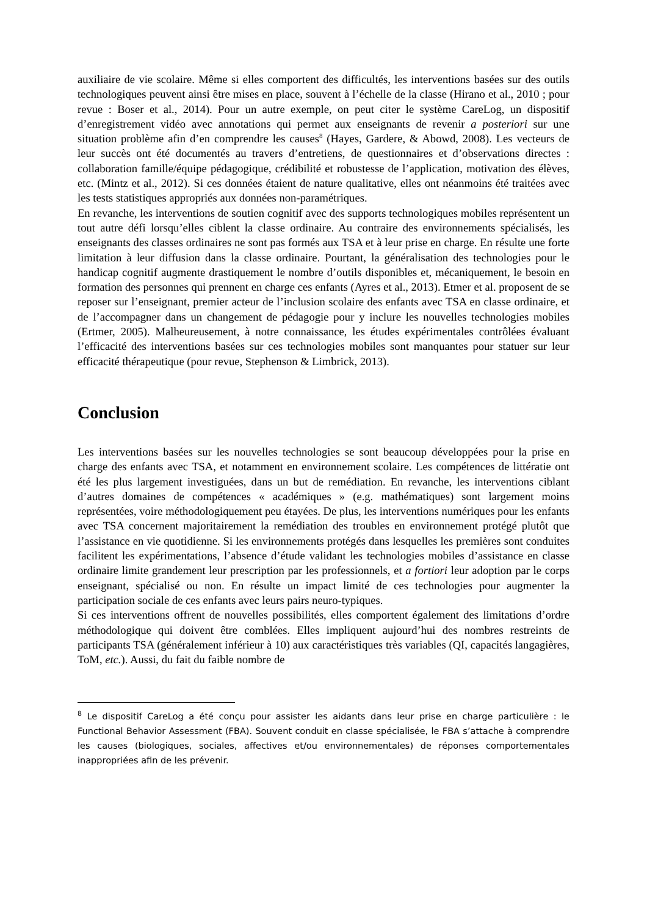auxiliaire de vie scolaire. Même si elles comportent des difficultés, les interventions basées sur des outils technologiques peuvent ainsi être mises en place, souvent à l’échelle de la classe (Hirano et al., 2010 ; pour revue : Boser et al., 2014). Pour un autre exemple, on peut citer le système CareLog, un dispositif d’enregistrement vidéo avec annotations qui permet aux enseignants de revenir a posteriori sur une situation problème afin d’en comprendre les causes<sup>8</sup> (Hayes, Gardere, & Abowd, 2008). Les vecteurs de leur succès ont été documentés au travers d’entretiens, de questionnaires et d’observations directes : collaboration famille/équipe pédagogique, crédibilité et robustesse de l’application, motivation des élèves, etc. (Mintz et al., 2012). Si ces données étaient de nature qualitative, elles ont néanmoins été traitées avec les tests statistiques appropriés aux données non-paramétriques.
En revanche, les interventions de soutien cognitif avec des supports technologiques mobiles représentent un tout autre défi lorsqu’elles ciblent la classe ordinaire. Au contraire des environnements spécialisés, les enseignants des classes ordinaires ne sont pas formés aux TSA et à leur prise en charge. En résulte une forte limitation à leur diffusion dans la classe ordinaire. Pourtant, la généralisation des technologies pour le handicap cognitif augmente drastiquement le nombre d’outils disponibles et, mécaniquement, le besoin en formation des personnes qui prennent en charge ces enfants (Ayres et al., 2013). Etmer et al. proposent de se reposer sur l’enseignant, premier acteur de l’inclusion scolaire des enfants avec TSA en classe ordinaire, et de l’accompagner dans un changement de pédagogie pour y inclure les nouvelles technologies mobiles (Ertmer, 2005). Malheureusement, à notre connaissance, les études expérimentales contrôlées évaluant l’efficacité des interventions basées sur ces technologies mobiles sont manquantes pour statuer sur leur efficacité thérapeutique (pour revue, Stephenson & Limbrick, 2013).
Conclusion
Les interventions basées sur les nouvelles technologies se sont beaucoup développées pour la prise en charge des enfants avec TSA, et notamment en environnement scolaire. Les compétences de littératie ont été les plus largement investiguées, dans un but de remédiation. En revanche, les interventions ciblant d’autres domaines de compétences « académiques » (e.g. mathématiques) sont largement moins représentées, voire méthodologiquement peu étayées. De plus, les interventions numériques pour les enfants avec TSA concernent majoritairement la remédiation des troubles en environnement protégé plutôt que l’assistance en vie quotidienne. Si les environnements protégés dans lesquelles les premières sont conduites facilitent les expérimentations, l’absence d’étude validant les technologies mobiles d’assistance en classe ordinaire limite grandement leur prescription par les professionnels, et a fortiori leur adoption par le corps enseignant, spécialisé ou non. En résulte un impact limité de ces technologies pour augmenter la participation sociale de ces enfants avec leurs pairs neuro-typiques.
Si ces interventions offrent de nouvelles possibilités, elles comportent également des limitations d’ordre méthodologique qui doivent être comblées. Elles impliquent aujourd’hui des nombres restreints de participants TSA (généralement inférieur à 10) aux caractéristiques très variables (QI, capacités langagières, ToM, etc.). Aussi, du fait du faible nombre de
<sup>8</sup> Le dispositif CareLog a été conçu pour assister les aidants dans leur prise en charge particulière : le Functional Behavior Assessment (FBA). Souvent conduit en classe spécialisée, le FBA s’attache à comprendre les causes (biologiques, sociales, affectives et/ou environnementales) de réponses comportementales inappropriées afin de les prévenir.